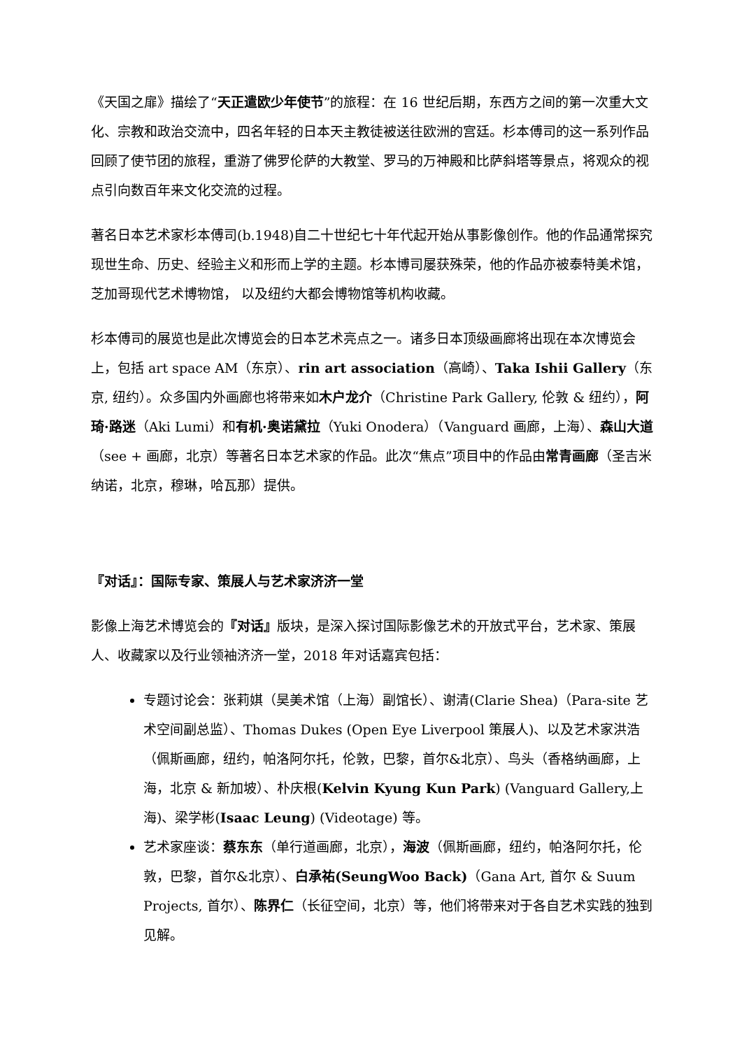《天国之扉》描绘了“天正遣欧少年使节”的旅程：在 16 世纪后期，东西方之间的第一次重大文化、宗教和政治交流中，四名年轻的日本天主教徒被送往欧洲的宫廷。杉本傅司的这一系列作品回顾了使节团的旅程，重游了佛罗伦萨的大教堂、罗马的万神殿和比萨斜塔等景点，将观众的视点引向数百年来文化交流的过程。
著名日本艺术家杉本傅司(b.1948)自二十世纪七十年代起开始从事影像创作。他的作品通常探究现世生命、历史、经验主义和形而上学的主题。杉本博司屡获殊荣，他的作品亦被泰特美术馆，芝加哥现代艺术博物馆， 以及纽约大都会博物馆等机构收藏。
杉本傅司的展览也是此次博览会的日本艺术亮点之一。诸多日本顶级画廊将出现在本次博览会上，包括 art space AM（东京）、rin art association（高崎）、Taka Ishii Gallery（东京, 纽约）。众多国内外画廊也将带来如木户龙介（Christine Park Gallery, 伦敦 & 纽约），阿琦·路迷（Aki Lumi）和有机·奥诺黛拉（Yuki Onodera）（Vanguard 画廊，上海）、森山大道（see + 画廊，北京）等著名日本艺术家的作品。此次“焦点”项目中的作品由常青画廊（圣吉米纳诺，北京，穆琳，哈瓦那）提供。
『对话』：国际专家、策展人与艺术家济济一堂
影像上海艺术博览会的『对话』版块，是深入探讨国际影像艺术的开放式平台，艺术家、策展人、收藏家以及行业领袖济济一堂，2018 年对话嘉宾包括：
专题讨论会：张莉娸（昊美术馆（上海）副馆长）、谢清(Clarie Shea)（Para-site 艺术空间副总监）、Thomas Dukes (Open Eye Liverpool 策展人)、以及艺术家洪浩（佩斯画廊，纽约，帕洛阿尔托，伦敦，巴黎，首尔&北京）、鸟头（香格纳画廊，上海，北京 & 新加坡）、朴庆根(Kelvin Kyung Kun Park) (Vanguard Gallery,上海)、梁学彬(Isaac Leung) (Videotage) 等。
艺术家座谈：蔡东东（单行道画廊，北京），海波（佩斯画廊，纽约，帕洛阿尔托，伦敦，巴黎，首尔&北京）、白承祐(SeungWoo Back)（Gana Art, 首尔 & Suum Projects, 首尔）、陈界仁（长征空间，北京）等，他们将带来对于各自艺术实践的独到见解。